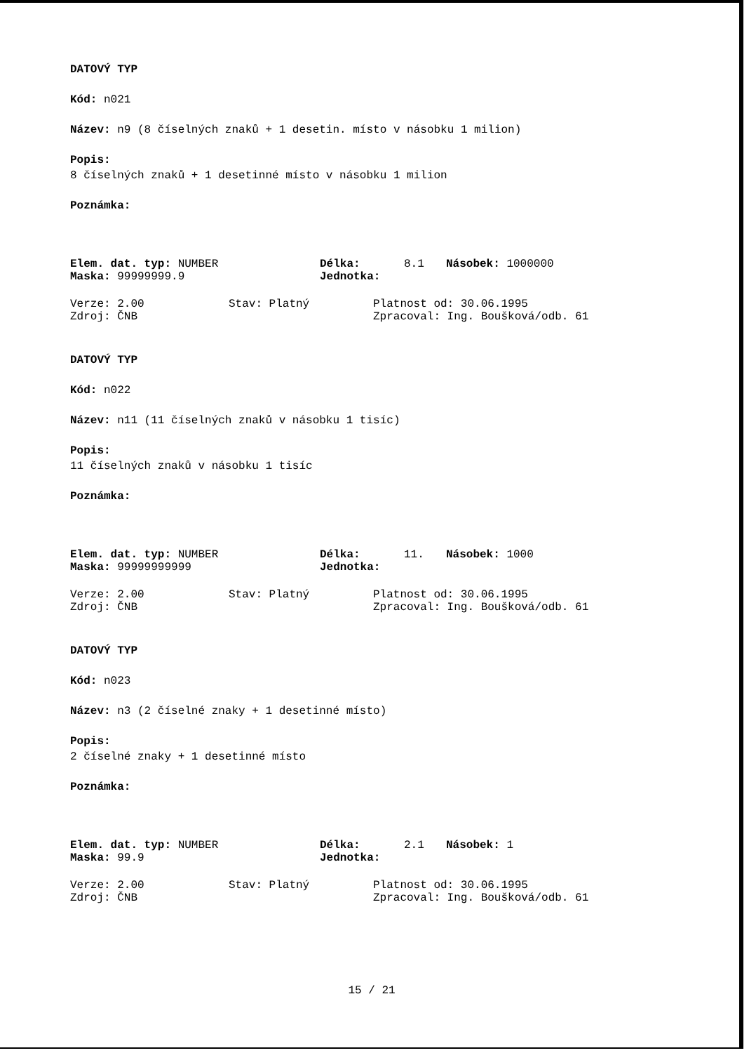DATOVÝ TYP
Kód: n021
Název: n9 (8 číselných znaků + 1 desetin. místo v násobku 1 milion)
Popis:
8 číselných znaků + 1 desetinné místo v násobku 1 milion
Poznámka:
Elem. dat. typ: NUMBER Délka: 8.1 Násobek: 1000000
Maska: 99999999.9 Jednotka:
Verze: 2.00 Stav: Platný Platnost od: 30.06.1995
Zdroj: ČNB Zpracoval: Ing. Boušková/odb. 61
DATOVÝ TYP
Kód: n022
Název: n11 (11 číselných znaků v násobku 1 tisíc)
Popis:
11 číselných znaků v násobku 1 tisíc
Poznámka:
Elem. dat. typ: NUMBER Délka: 11. Násobek: 1000
Maska: 99999999999 Jednotka:
Verze: 2.00 Stav: Platný Platnost od: 30.06.1995
Zdroj: ČNB Zpracoval: Ing. Boušková/odb. 61
DATOVÝ TYP
Kód: n023
Název: n3 (2 číselné znaky + 1 desetinné místo)
Popis:
2 číselné znaky + 1 desetinné místo
Poznámka:
Elem. dat. typ: NUMBER Délka: 2.1 Násobek: 1
Maska: 99.9 Jednotka:
Verze: 2.00 Stav: Platný Platnost od: 30.06.1995
Zdroj: ČNB Zpracoval: Ing. Boušková/odb. 61
15 / 21